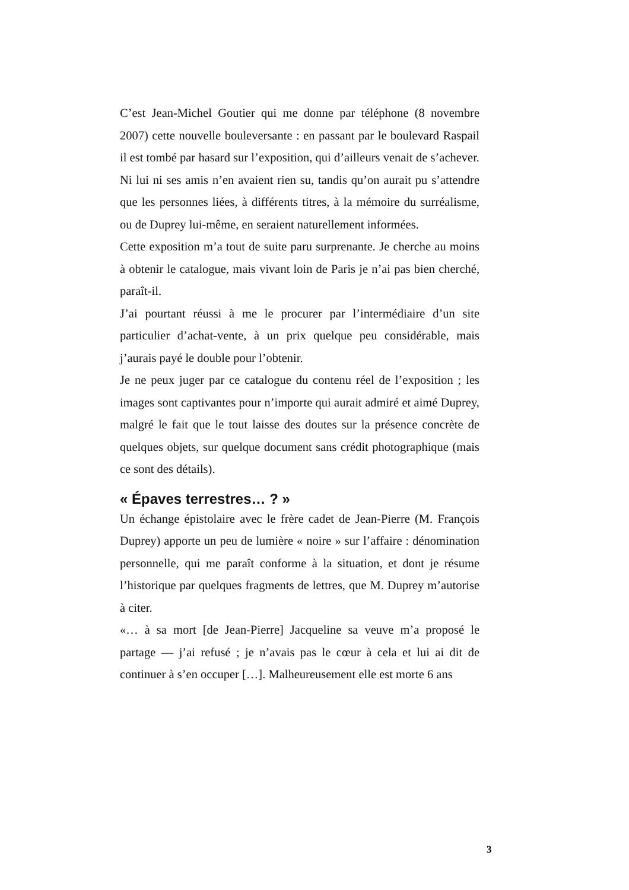C’est Jean-Michel Goutier qui me donne par téléphone (8 novembre 2007) cette nouvelle bouleversante : en passant par le boulevard Raspail il est tombé par hasard sur l’exposition, qui d’ailleurs venait de s’achever. Ni lui ni ses amis n’en avaient rien su, tandis qu’on aurait pu s’attendre que les personnes liées, à différents titres, à la mémoire du surréalisme, ou de Duprey lui-même, en seraient naturellement informées.
Cette exposition m’a tout de suite paru surprenante. Je cherche au moins à obtenir le catalogue, mais vivant loin de Paris je n’ai pas bien cherché, paraît-il.
J’ai pourtant réussi à me le procurer par l’intermédiaire d’un site particulier d’achat-vente, à un prix quelque peu considérable, mais j’aurais payé le double pour l’obtenir.
Je ne peux juger par ce catalogue du contenu réel de l’exposition ; les images sont captivantes pour n’importe qui aurait admiré et aimé Duprey, malgré le fait que le tout laisse des doutes sur la présence concrète de quelques objets, sur quelque document sans crédit photographique (mais ce sont des détails).
« Épaves terrestres… ? »
Un échange épistolaire avec le frère cadet de Jean-Pierre (M. François Duprey) apporte un peu de lumière « noire » sur l’affaire : dénomination personnelle, qui me paraît conforme à la situation, et dont je résume l’historique par quelques fragments de lettres, que M. Duprey m’autorise à citer.
«… à sa mort [de Jean-Pierre] Jacqueline sa veuve m’a proposé le partage — j’ai refusé ; je n’avais pas le cœur à cela et lui ai dit de continuer à s’en occuper […]. Malheureusement elle est morte 6 ans
3